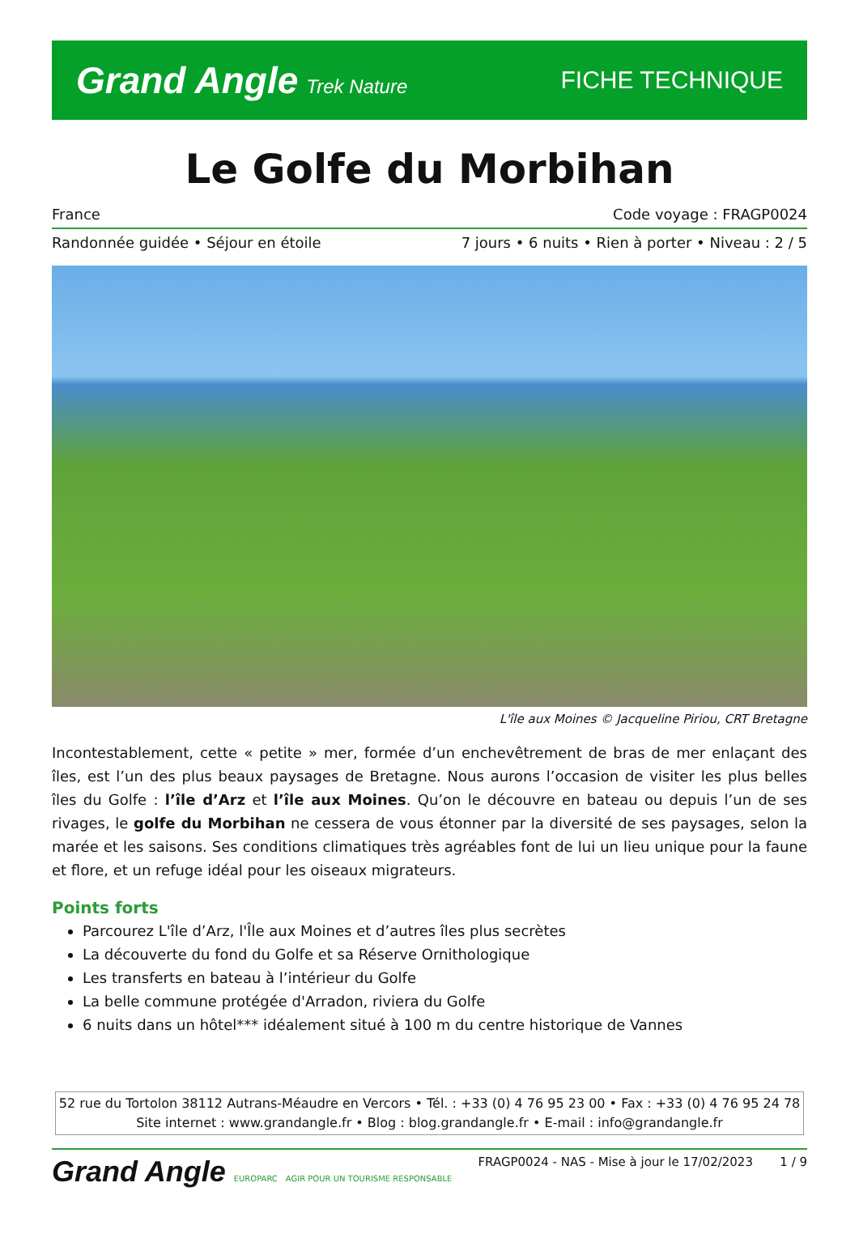Grand Angle Trek Nature
FICHE TECHNIQUE
Le Golfe du Morbihan
France Code voyage : FRAGP0024
Randonnée guidée • Séjour en étoile 7 jours • 6 nuits • Rien à porter • Niveau : 2 / 5
L'île aux Moines © Jacqueline Piriou, CRT Bretagne
Incontestablement, cette « petite » mer, formée d’un enchevêtrement de bras de mer enlaçant des îles, est l’un des plus beaux paysages de Bretagne. Nous aurons l’occasion de visiter les plus belles îles du Golfe : l’île d’Arz et l’île aux Moines. Qu’on le découvre en bateau ou depuis l’un de ses rivages, le golfe du Morbihan ne cessera de vous étonner par la diversité de ses paysages, selon la marée et les saisons. Ses conditions climatiques très agréables font de lui un lieu unique pour la faune et flore, et un refuge idéal pour les oiseaux migrateurs.
Points forts
Parcourez L'île d’Arz, l'Île aux Moines et d’autres îles plus secrètes
La découverte du fond du Golfe et sa Réserve Ornithologique
Les transferts en bateau à l’intérieur du Golfe
La belle commune protégée d'Arradon, riviera du Golfe
6 nuits dans un hôtel*** idéalement situé à 100 m du centre historique de Vannes
52 rue du Tortolon 38112 Autrans-Méaudre en Vercors • Tél. : +33 (0) 4 76 95 23 00 • Fax : +33 (0) 4 76 95 24 78
Site internet : www.grandangle.fr • Blog : blog.grandangle.fr • E-mail : info@grandangle.fr
Grand Angle EUROPARC AGIR POUR UN TOURISME RESPONSABLE
FRAGP0024 - NAS - Mise à jour le 17/02/2023 1 / 9